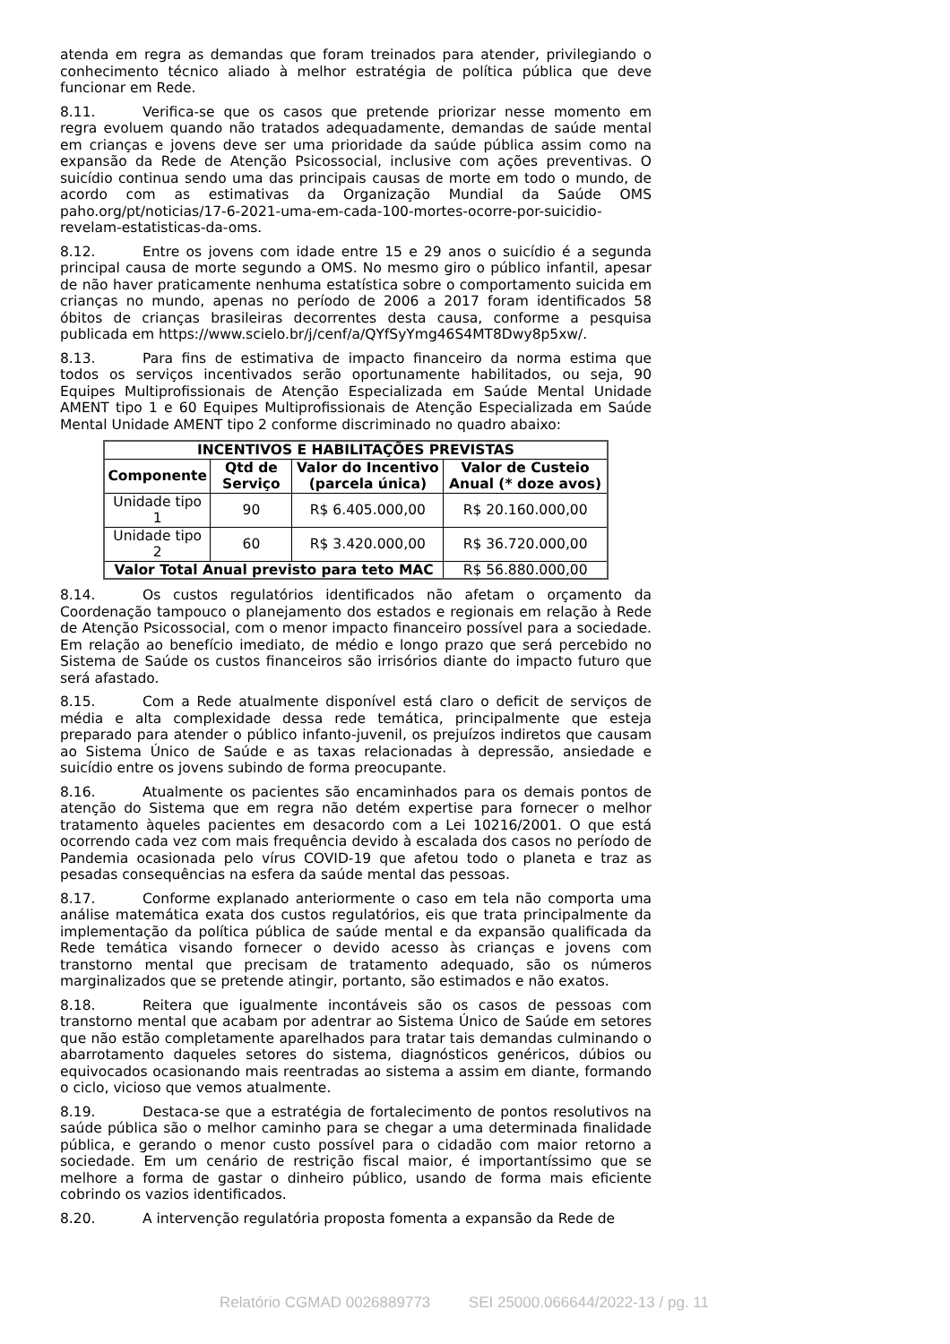atenda em regra as demandas que foram treinados para atender, privilegiando o conhecimento técnico aliado à melhor estratégia de política pública que deve funcionar em Rede.
8.11. Verifica-se que os casos que pretende priorizar nesse momento em regra evoluem quando não tratados adequadamente, demandas de saúde mental em crianças e jovens deve ser uma prioridade da saúde pública assim como na expansão da Rede de Atenção Psicossocial, inclusive com ações preventivas. O suicídio continua sendo uma das principais causas de morte em todo o mundo, de acordo com as estimativas da Organização Mundial da Saúde OMS paho.org/pt/noticias/17-6-2021-uma-em-cada-100-mortes-ocorre-por-suicidio-revelam-estatisticas-da-oms.
8.12. Entre os jovens com idade entre 15 e 29 anos o suicídio é a segunda principal causa de morte segundo a OMS. No mesmo giro o público infantil, apesar de não haver praticamente nenhuma estatística sobre o comportamento suicida em crianças no mundo, apenas no período de 2006 a 2017 foram identificados 58 óbitos de crianças brasileiras decorrentes desta causa, conforme a pesquisa publicada em https://www.scielo.br/j/cenf/a/QYfSyYmg46S4MT8Dwy8p5xw/.
8.13. Para fins de estimativa de impacto financeiro da norma estima que todos os serviços incentivados serão oportunamente habilitados, ou seja, 90 Equipes Multiprofissionais de Atenção Especializada em Saúde Mental Unidade AMENT tipo 1 e 60 Equipes Multiprofissionais de Atenção Especializada em Saúde Mental Unidade AMENT tipo 2 conforme discriminado no quadro abaixo:
| INCENTIVOS E HABILITAÇÕES PREVISTAS | | | |
| --- | --- | --- | --- |
| Componente | Qtd de Serviço | Valor do Incentivo (parcela única) | Valor de Custeio Anual (* doze avos) |
| Unidade tipo 1 | 90 | R$ 6.405.000,00 | R$ 20.160.000,00 |
| Unidade tipo 2 | 60 | R$ 3.420.000,00 | R$ 36.720.000,00 |
| Valor Total Anual previsto para teto MAC | | | R$ 56.880.000,00 |
8.14. Os custos regulatórios identificados não afetam o orçamento da Coordenação tampouco o planejamento dos estados e regionais em relação à Rede de Atenção Psicossocial, com o menor impacto financeiro possível para a sociedade. Em relação ao benefício imediato, de médio e longo prazo que será percebido no Sistema de Saúde os custos financeiros são irrisórios diante do impacto futuro que será afastado.
8.15. Com a Rede atualmente disponível está claro o deficit de serviços de média e alta complexidade dessa rede temática, principalmente que esteja preparado para atender o público infanto-juvenil, os prejuízos indiretos que causam ao Sistema Único de Saúde e as taxas relacionadas à depressão, ansiedade e suicídio entre os jovens subindo de forma preocupante.
8.16. Atualmente os pacientes são encaminhados para os demais pontos de atenção do Sistema que em regra não detém expertise para fornecer o melhor tratamento àqueles pacientes em desacordo com a Lei 10216/2001. O que está ocorrendo cada vez com mais frequência devido à escalada dos casos no período de Pandemia ocasionada pelo vírus COVID-19 que afetou todo o planeta e traz as pesadas consequências na esfera da saúde mental das pessoas.
8.17. Conforme explanado anteriormente o caso em tela não comporta uma análise matemática exata dos custos regulatórios, eis que trata principalmente da implementação da política pública de saúde mental e da expansão qualificada da Rede temática visando fornecer o devido acesso às crianças e jovens com transtorno mental que precisam de tratamento adequado, são os números marginalizados que se pretende atingir, portanto, são estimados e não exatos.
8.18. Reitera que igualmente incontáveis são os casos de pessoas com transtorno mental que acabam por adentrar ao Sistema Único de Saúde em setores que não estão completamente aparelhados para tratar tais demandas culminando o abarrotamento daqueles setores do sistema, diagnósticos genéricos, dúbios ou equivocados ocasionando mais reentradas ao sistema a assim em diante, formando o ciclo, vicioso que vemos atualmente.
8.19. Destaca-se que a estratégia de fortalecimento de pontos resolutivos na saúde pública são o melhor caminho para se chegar a uma determinada finalidade pública, e gerando o menor custo possível para o cidadão com maior retorno a sociedade. Em um cenário de restrição fiscal maior, é importantíssimo que se melhore a forma de gastar o dinheiro público, usando de forma mais eficiente cobrindo os vazios identificados.
8.20. A intervenção regulatória proposta fomenta a expansão da Rede de
Relatório CGMAD 0026889773 SEI 25000.066644/2022-13 / pg. 11